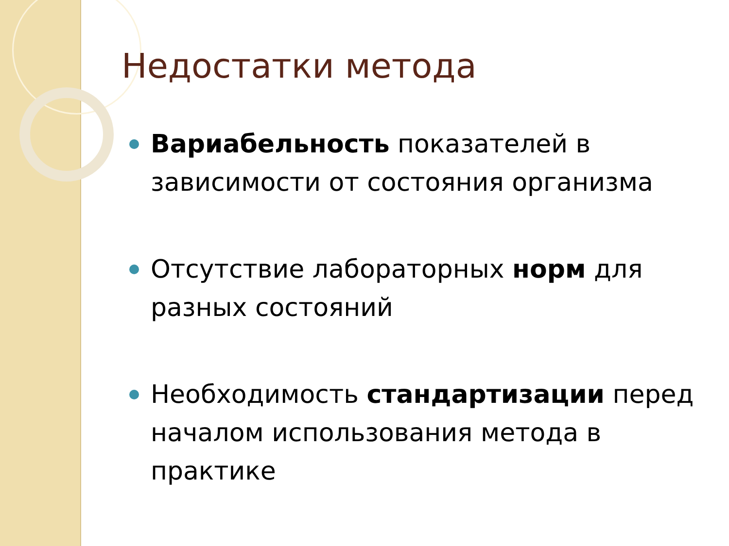Недостатки метода
Вариабельность показателей в зависимости от состояния организма
Отсутствие лабораторных норм для разных состояний
Необходимость стандартизации перед началом использования метода в практике